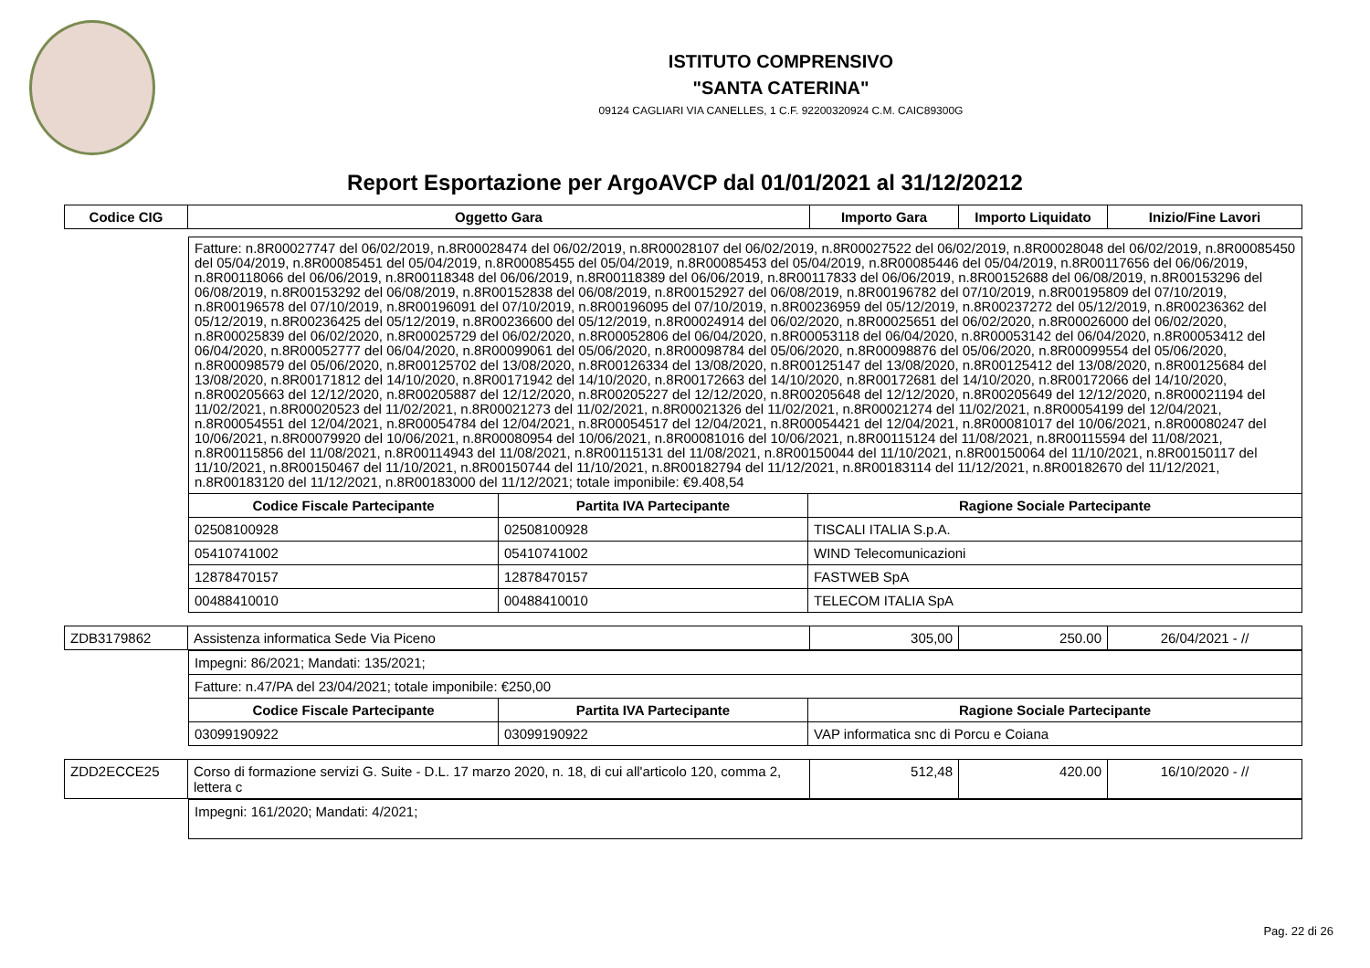ISTITUTO COMPRENSIVO
"SANTA CATERINA"
09124 CAGLIARI VIA CANELLES, 1 C.F. 92200320924 C.M. CAIC89300G
Report Esportazione per ArgoAVCP dal 01/01/2021 al 31/12/20212
| Codice CIG | Oggetto Gara | Importo Gara | Importo Liquidato | Inizio/Fine Lavori |
| --- | --- | --- | --- | --- |
| Fatture: n.8R00027747 del 06/02/2019, n.8R00028474 del 06/02/2019, n.8R00028107 del 06/02/2019, n.8R00027522 del 06/02/2019, n.8R00028048 del 06/02/2019, n.8R00085450 del 05/04/2019, n.8R00085451 del 05/04/2019, n.8R00085455 del 05/04/2019, n.8R00085453 del 05/04/2019, n.8R00085446 del 05/04/2019, n.8R00117656 del 06/06/2019, n.8R00118066 del 06/06/2019, n.8R00118348 del 06/06/2019, n.8R00118389 del 06/06/2019, n.8R00117833 del 06/06/2019, n.8R00152688 del 06/08/2019, n.8R00153296 del 06/08/2019, n.8R00153292 del 06/08/2019, n.8R00152838 del 06/08/2019, n.8R00152927 del 06/08/2019, n.8R00196782 del 07/10/2019, n.8R00195809 del 07/10/2019, n.8R00196578 del 07/10/2019, n.8R00196091 del 07/10/2019, n.8R00196095 del 07/10/2019, n.8R00236959 del 05/12/2019, n.8R00237272 del 05/12/2019, n.8R00236362 del 05/12/2019, n.8R00236425 del 05/12/2019, n.8R00236600 del 05/12/2019, n.8R00024914 del 06/02/2020, n.8R00025651 del 06/02/2020, n.8R00026000 del 06/02/2020, n.8R00025839 del 06/02/2020, n.8R00025729 del 06/02/2020, n.8R00052806 del 06/04/2020, n.8R00053118 del 06/04/2020, n.8R00053142 del 06/04/2020, n.8R00053412 del 06/04/2020, n.8R00052777 del 06/04/2020, n.8R00099061 del 05/06/2020, n.8R00098784 del 05/06/2020, n.8R00098876 del 05/06/2020, n.8R00099554 del 05/06/2020, n.8R00098579 del 05/06/2020, n.8R00125702 del 13/08/2020, n.8R00126334 del 13/08/2020, n.8R00125147 del 13/08/2020, n.8R00125412 del 13/08/2020, n.8R00125684 del 13/08/2020, n.8R00171812 del 14/10/2020, n.8R00171942 del 14/10/2020, n.8R00172663 del 14/10/2020, n.8R00172681 del 14/10/2020, n.8R00172066 del 14/10/2020, n.8R00205663 del 12/12/2020, n.8R00205887 del 12/12/2020, n.8R00205227 del 12/12/2020, n.8R00205648 del 12/12/2020, n.8R00205649 del 12/12/2020, n.8R00021194 del 11/02/2021, n.8R00020523 del 11/02/2021, n.8R00021273 del 11/02/2021, n.8R00021326 del 11/02/2021, n.8R00021274 del 11/02/2021, n.8R00054199 del 12/04/2021, n.8R00054551 del 12/04/2021, n.8R00054784 del 12/04/2021, n.8R00054517 del 12/04/2021, n.8R00054421 del 12/04/2021, n.8R00081017 del 10/06/2021, n.8R00080247 del 10/06/2021, n.8R00079920 del 10/06/2021, n.8R00080954 del 10/06/2021, n.8R00081016 del 10/06/2021, n.8R00115124 del 11/08/2021, n.8R00115594 del 11/08/2021, n.8R00115856 del 11/08/2021, n.8R00114943 del 11/08/2021, n.8R00115131 del 11/08/2021, n.8R00150044 del 11/10/2021, n.8R00150064 del 11/10/2021, n.8R00150117 del 11/10/2021, n.8R00150467 del 11/10/2021, n.8R00150744 del 11/10/2021, n.8R00182794 del 11/12/2021, n.8R00183114 del 11/12/2021, n.8R00182670 del 11/12/2021, n.8R00183120 del 11/12/2021, n.8R00183000 del 11/12/2021; totale imponibile: €9.408,54 | | |
| Codice Fiscale Partecipante | Partita IVA Partecipante | Ragione Sociale Partecipante |
| 02508100928 | 02508100928 | TISCALI ITALIA S.p.A. |
| 05410741002 | 05410741002 | WIND Telecomunicazioni |
| 12878470157 | 12878470157 | FASTWEB SpA |
| 00488410010 | 00488410010 | TELECOM ITALIA SpA |
| ZDB3179862 | Assistenza informatica Sede Via Piceno | 305,00 | 250.00 | 26/04/2021 - // |
| Impegni: 86/2021; Mandati: 135/2021; | | |
| Fatture: n.47/PA del 23/04/2021; totale imponibile: €250,00 | | |
| Codice Fiscale Partecipante | Partita IVA Partecipante | Ragione Sociale Partecipante |
| 03099190922 | 03099190922 | VAP informatica snc di Porcu e Coiana |
| ZDD2ECCE25 | Corso di formazione servizi G. Suite - D.L. 17 marzo 2020, n. 18, di cui all'articolo 120, comma 2, lettera c | 512,48 | 420.00 | 16/10/2020 - // |
| Impegni: 161/2020; Mandati: 4/2021; |
Pag. 22 di 26